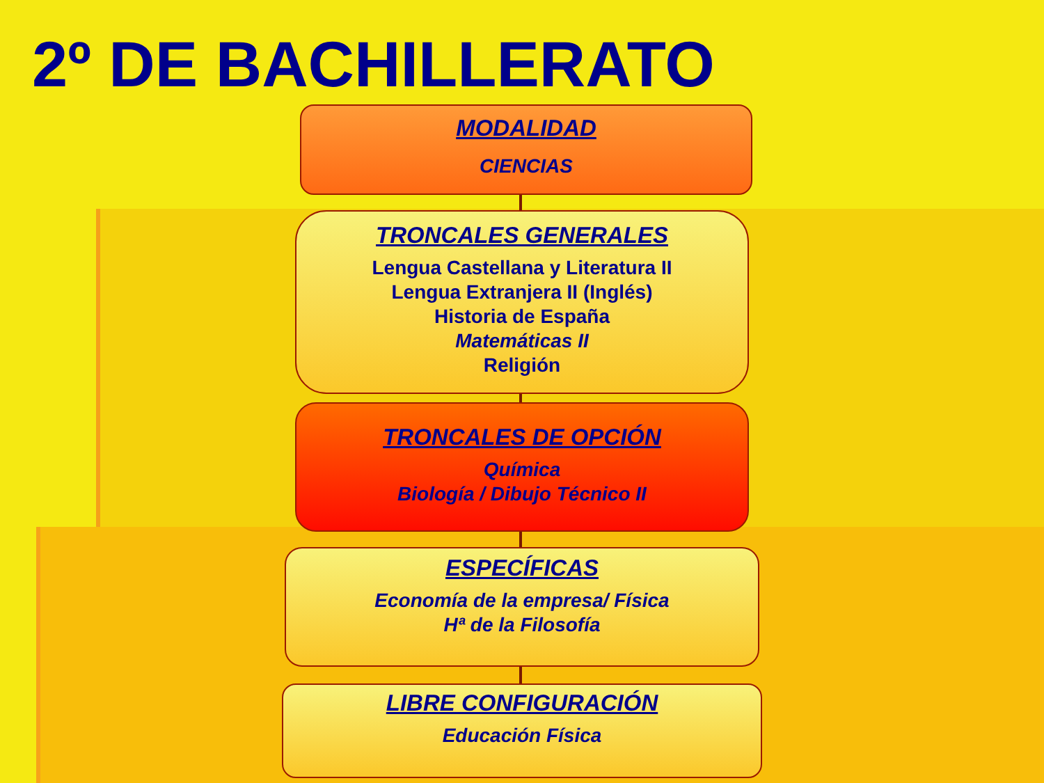2º DE BACHILLERATO
MODALIDAD
CIENCIAS
TRONCALES GENERALES
Lengua Castellana y Literatura II
Lengua Extranjera II (Inglés)
Historia de España
Matemáticas II
Religión
TRONCALES DE OPCIÓN
Química
Biología / Dibujo Técnico II
ESPECÍFICAS
Economía de la empresa/ Física
Hª de la Filosofía
LIBRE CONFIGURACIÓN
Educación Física